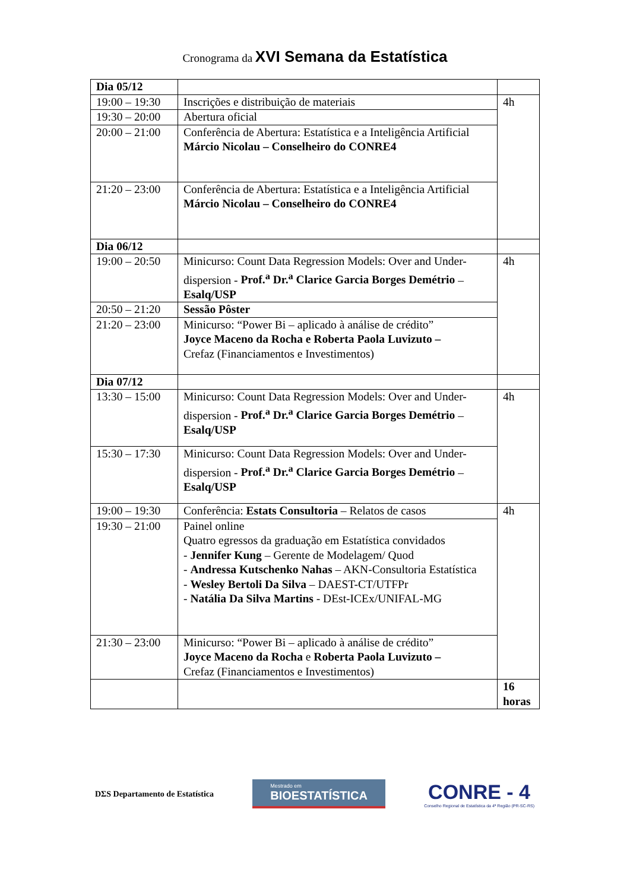Cronograma da XVI Semana da Estatística
| Dia 05/12 | | |
| 19:00 – 19:30 | Inscrições e distribuição de materiais | 4h |
| 19:30 – 20:00 | Abertura oficial | |
| 20:00 – 21:00 | Conferência de Abertura: Estatística e a Inteligência Artificial Márcio Nicolau – Conselheiro do CONRE4 | |
| 21:20 – 23:00 | Conferência de Abertura: Estatística e a Inteligência Artificial Márcio Nicolau – Conselheiro do CONRE4 | |
| Dia 06/12 | | |
| 19:00 – 20:50 | Minicurso: Count Data Regression Models: Over and Under-dispersion - Prof.<sup>a</sup> Dr.<sup>a</sup> Clarice Garcia Borges Demétrio – Esalq/USP | 4h |
| 20:50 – 21:20 | Sessão Pôster | |
| 21:20 – 23:00 | Minicurso: “Power Bi – aplicado à análise de crédito” Joyce Maceno da Rocha e Roberta Paola Luvizuto – Crefaz (Financiamentos e Investimentos) | |
| Dia 07/12 | | |
| 13:30 – 15:00 | Minicurso: Count Data Regression Models: Over and Under-dispersion - Prof.<sup>a</sup> Dr.<sup>a</sup> Clarice Garcia Borges Demétrio – Esalq/USP | 4h |
| 15:30 – 17:30 | Minicurso: Count Data Regression Models: Over and Under-dispersion - Prof.<sup>a</sup> Dr.<sup>a</sup> Clarice Garcia Borges Demétrio – Esalq/USP | |
| 19:00 – 19:30 | Conferência: Estats Consultoria – Relatos de casos | 4h |
| 19:30 – 21:00 | Painel online Quatro egressos da graduação em Estatística convidados - Jennifer Kung – Gerente de Modelagem/ Quod - Andressa Kutschenko Nahas – AKN-Consultoria Estatística - Wesley Bertoli Da Silva – DAEST-CT/UTFPr - Natália Da Silva Martins - DEst-ICEx/UNIFAL-MG | |
| 21:30 – 23:00 | Minicurso: “Power Bi – aplicado à análise de crédito” Joyce Maceno da Rocha e Roberta Paola Luvizuto – Crefaz (Financiamentos e Investimentos) | |
| | | 16 horas |
DΣS Departamento de Estatística
Mestrado em
BIOESTATÍSTICA
CONRE - 4
Conselho Regional de Estatística da 4ª Região (PR-SC-RS)